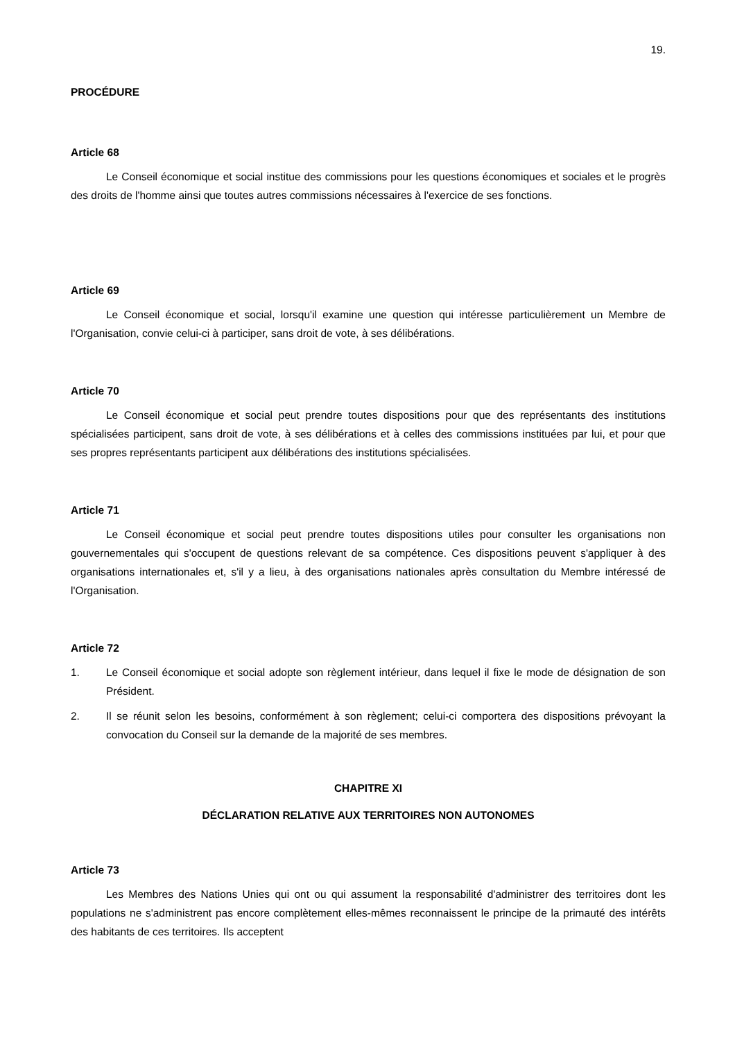19.
PROCÉDURE
Article 68
Le Conseil économique et social institue des commissions pour les questions économiques et sociales et le progrès des droits de l'homme ainsi que toutes autres commissions nécessaires à l'exercice de ses fonctions.
Article 69
Le Conseil économique et social, lorsqu'il examine une question qui intéresse particulièrement un Membre de l'Organisation, convie celui-ci à participer, sans droit de vote, à ses délibérations.
Article 70
Le Conseil économique et social peut prendre toutes dispositions pour que des représentants des institutions spécialisées participent, sans droit de vote, à ses délibérations et à celles des commissions instituées par lui, et pour que ses propres représentants participent aux délibérations des institutions spécialisées.
Article 71
Le Conseil économique et social peut prendre toutes dispositions utiles pour consulter les organisations non gouvernementales qui s'occupent de questions relevant de sa compétence. Ces dispositions peuvent s'appliquer à des organisations internationales et, s'il y a lieu, à des organisations nationales après consultation du Membre intéressé de l'Organisation.
Article 72
1. Le Conseil économique et social adopte son règlement intérieur, dans lequel il fixe le mode de désignation de son Président.
2. Il se réunit selon les besoins, conformément à son règlement; celui-ci comportera des dispositions prévoyant la convocation du Conseil sur la demande de la majorité de ses membres.
CHAPITRE XI
DÉCLARATION RELATIVE AUX TERRITOIRES NON AUTONOMES
Article 73
Les Membres des Nations Unies qui ont ou qui assument la responsabilité d'administrer des territoires dont les populations ne s'administrent pas encore complètement elles-mêmes reconnaissent le principe de la primauté des intérêts des habitants de ces territoires. Ils acceptent